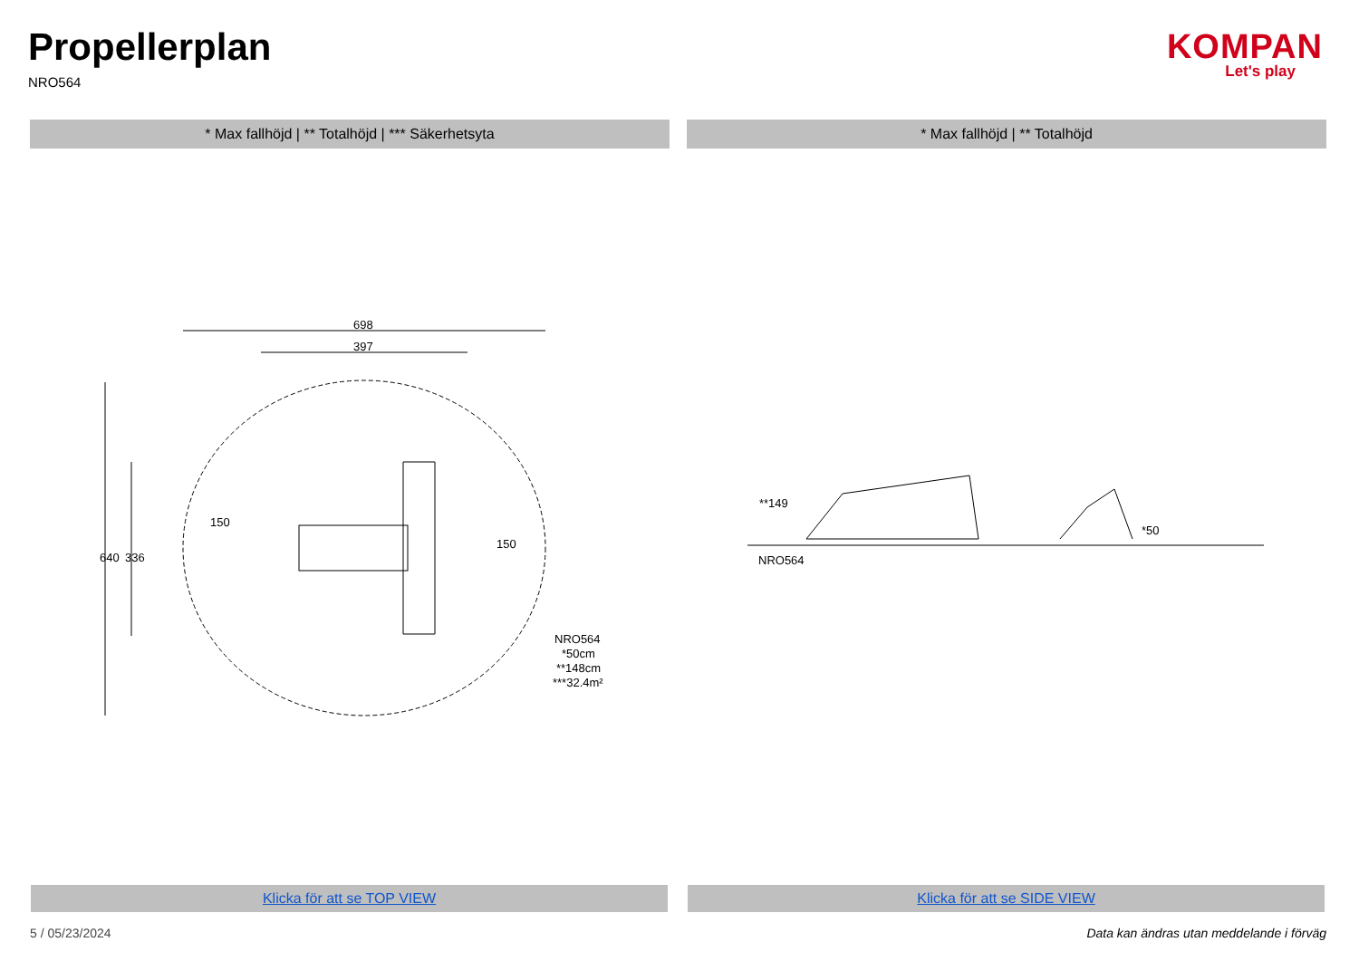Propellerplan
NRO564
KOMPAN
Let's play
* Max fallhöjd | ** Totalhöjd | *** Säkerhetsyta * Max fallhöjd | ** Totalhöjd
698
397
150
150
640
336
NRO564
*50cm
**148cm
***32.4m²
**149
*50
NRO564
Klicka för att se TOP VIEW Klicka för att se SIDE VIEW
5 / 05/23/2024
Data kan ändras utan meddelande i förväg